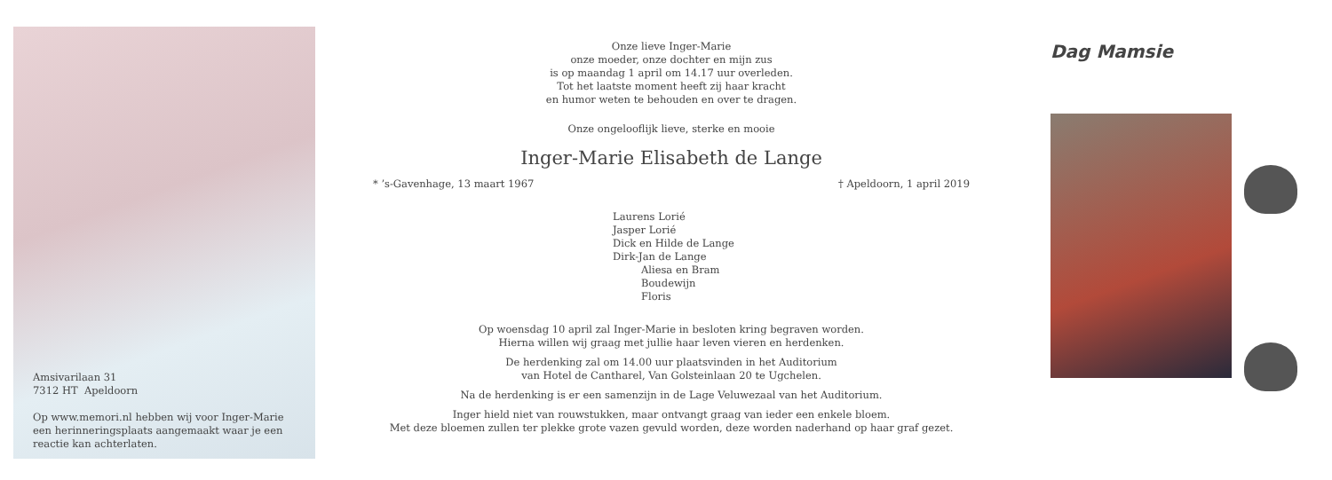Amsivarilaan 31
7312 HT Apeldoorn
Op www.memori.nl hebben wij voor Inger-Marie een herinneringsplaats aangemaakt waar je een reactie kan achterlaten.
Onze lieve Inger-Marie
onze moeder, onze dochter en mijn zus
is op maandag 1 april om 14.17 uur overleden.
Tot het laatste moment heeft zij haar kracht
en humor weten te behouden en over te dragen.
Onze ongelooflijk lieve, sterke en mooie
Inger-Marie Elisabeth de Lange
* ’s-Gavenhage, 13 maart 1967 † Apeldoorn, 1 april 2019
Laurens Lorié
Jasper Lorié
Dick en Hilde de Lange
Dirk-Jan de Lange
Aliesa en Bram
Boudewijn
Floris
Op woensdag 10 april zal Inger-Marie in besloten kring begraven worden.
Hierna willen wij graag met jullie haar leven vieren en herdenken.
De herdenking zal om 14.00 uur plaatsvinden in het Auditorium
van Hotel de Cantharel, Van Golsteinlaan 20 te Ugchelen.
Na de herdenking is er een samenzijn in de Lage Veluwezaal van het Auditorium.
Inger hield niet van rouwstukken, maar ontvangt graag van ieder een enkele bloem.
Met deze bloemen zullen ter plekke grote vazen gevuld worden, deze worden naderhand op haar graf gezet.
Dag Mamsie